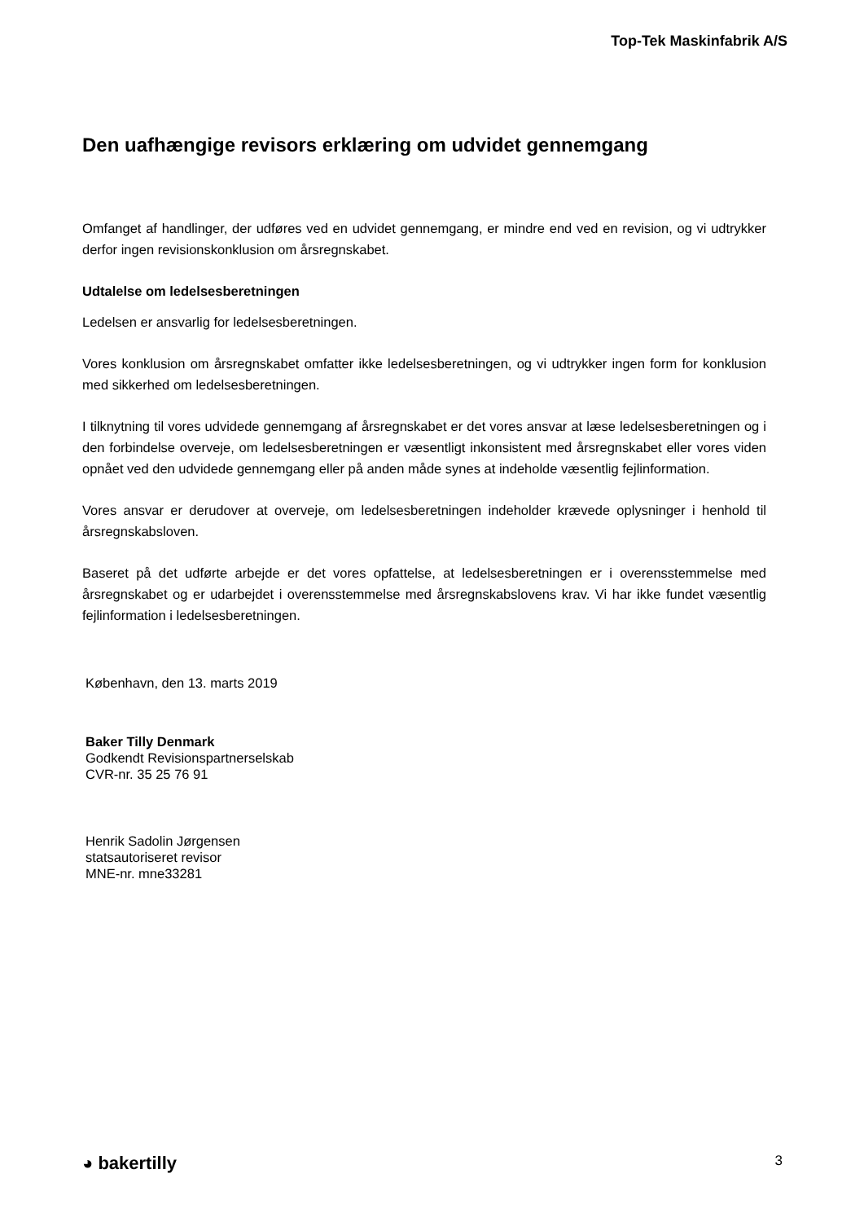Top-Tek Maskinfabrik A/S
Den uafhængige revisors erklæring om udvidet gennemgang
Omfanget af handlinger, der udføres ved en udvidet gennemgang, er mindre end ved en revision, og vi udtrykker derfor ingen revisionskonklusion om årsregnskabet.
Udtalelse om ledelsesberetningen
Ledelsen er ansvarlig for ledelsesberetningen.
Vores konklusion om årsregnskabet omfatter ikke ledelsesberetningen, og vi udtrykker ingen form for konklusion med sikkerhed om ledelsesberetningen.
I tilknytning til vores udvidede gennemgang af årsregnskabet er det vores ansvar at læse ledelsesberetningen og i den forbindelse overveje, om ledelsesberetningen er væsentligt inkonsistent med årsregnskabet eller vores viden opnået ved den udvidede gennemgang eller på anden måde synes at indeholde væsentlig fejlinformation.
Vores ansvar er derudover at overveje, om ledelsesberetningen indeholder krævede oplysninger i henhold til årsregnskabsloven.
Baseret på det udførte arbejde er det vores opfattelse, at ledelsesberetningen er i overensstemmelse med årsregnskabet og er udarbejdet i overensstemmelse med årsregnskabslovens krav. Vi har ikke fundet væsentlig fejlinformation i ledelsesberetningen.
København, den 13. marts 2019
Baker Tilly Denmark
Godkendt Revisionspartnerselskab
CVR-nr. 35 25 76 91
Henrik Sadolin Jørgensen
statsautoriseret revisor
MNE-nr. mne33281
◕ bakertilly 3